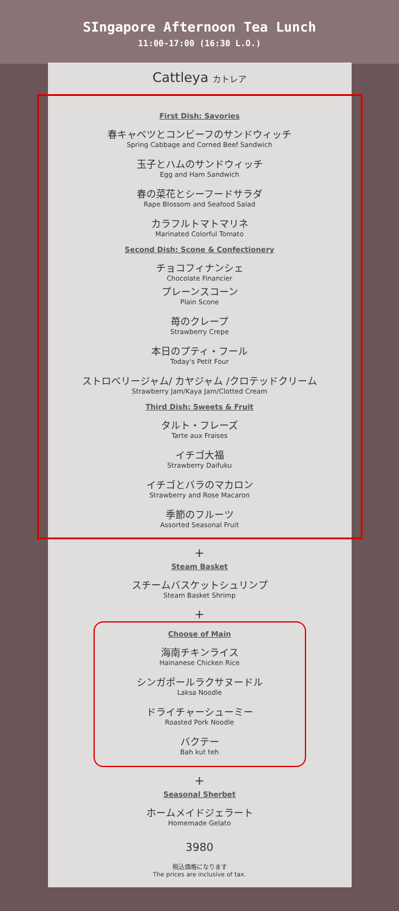SIngapore Afternoon Tea Lunch
11:00-17:00 (16:30 L.O.)
Cattleya カトレア
First Dish: Savories
春キャベツとコンビーフのサンドウィッチ
Spring Cabbage and Corned Beef Sandwich
玉子とハムのサンドウィッチ
Egg and Ham Sandwich
春の菜花とシーフードサラダ
Rape Blossom and Seafood Salad
カラフルトマトマリネ
Marinated Colorful Tomato
Second Dish: Scone & Confectionery
チョコフィナンシェ
Chocolate Financier
プレーンスコーン
Plain Scone
苺のクレープ
Strawberry Crepe
本日のプティ・フール
Today's Petit Four
ストロベリージャム/ カヤジャム /クロテッドクリーム
Strawberry Jam/Kaya Jam/Clotted Cream
Third Dish: Sweets & Fruit
タルト・フレーズ
Tarte aux Fraises
イチゴ大福
Strawberry Daifuku
イチゴとバラのマカロン
Strawberry and Rose Macaron
季節のフルーツ
Assorted Seasonal Fruit
+
Steam Basket
スチームバスケットシュリンプ
Steam Basket Shrimp
+
Choose of Main
海南チキンライス
Hainanese Chicken Rice
シンガポールラクサヌードル
Laksa Noodle
ドライチャーシューミー
Roasted Pork Noodle
バクテー
Bah kut teh
+
Seasonal Sherbet
ホームメイドジェラート
Homemade Gelato
3980
税込価格になります
The prices are inclusive of tax.